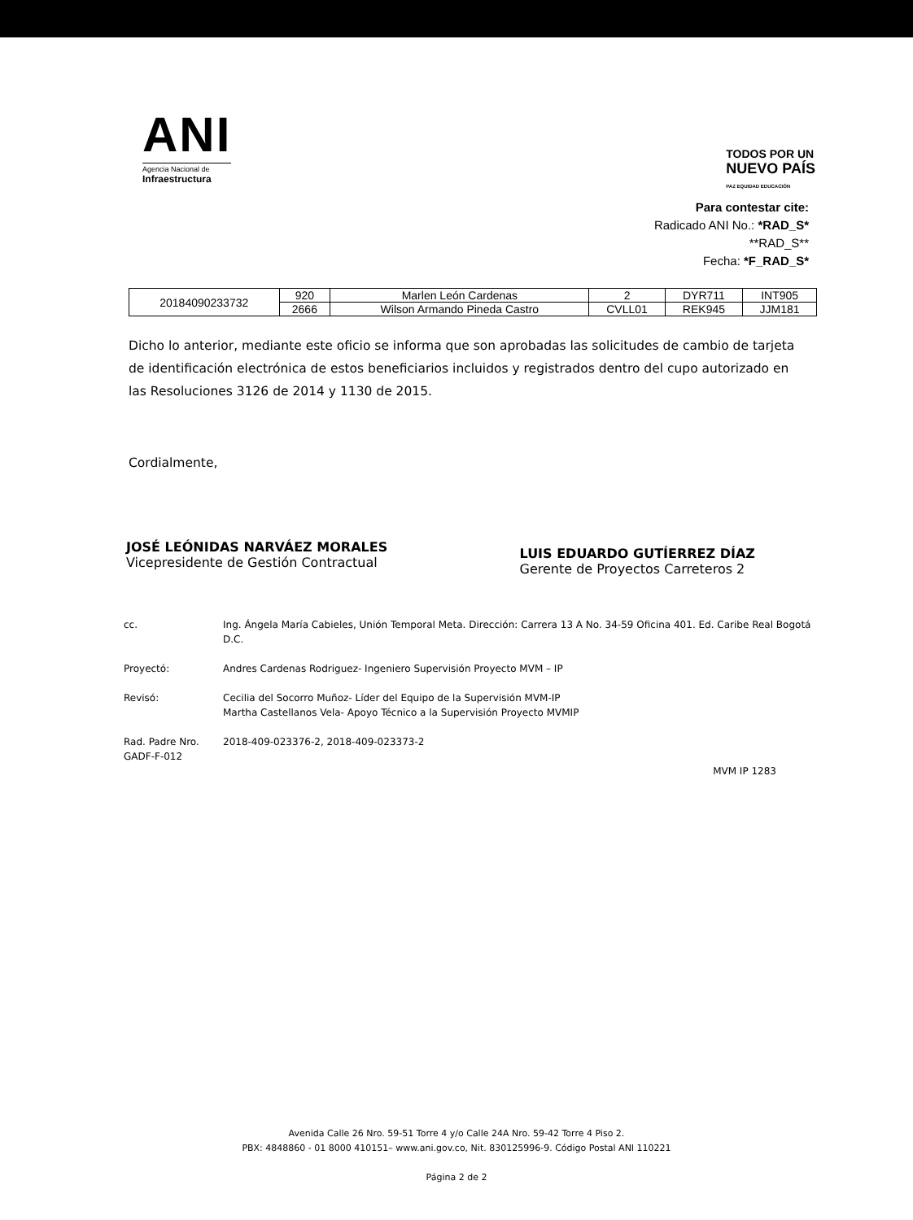ANI
Agencia Nacional de
Infraestructura
TODOS POR UN
NUEVO PAÍS
PAZ EQUIDAD EDUCACIÓN
Para contestar cite:
Radicado ANI No.: *RAD_S*
**RAD_S**
Fecha: *F_RAD_S*
| 20184090233732 | 920 | Marlen León Cardenas | 2 | DYR711 | INT905 |
| | 2666 | Wilson Armando Pineda Castro | CVLL01 | REK945 | JJM181 |
Dicho lo anterior, mediante este oficio se informa que son aprobadas las solicitudes de cambio de tarjeta de identificación electrónica de estos beneficiarios incluidos y registrados dentro del cupo autorizado en las Resoluciones 3126 de 2014 y 1130 de 2015.
Cordialmente,
JOSÉ LEÓNIDAS NARVÁEZ MORALES
Vicepresidente de Gestión Contractual
LUIS EDUARDO GUTÍERREZ DÍAZ
Gerente de Proyectos Carreteros 2
cc. Ing. Ángela María Cabieles, Unión Temporal Meta. Dirección: Carrera 13 A No. 34-59 Oficina 401. Ed. Caribe Real Bogotá D.C.
Proyectó: Andres Cardenas Rodriguez- Ingeniero Supervisión Proyecto MVM – IP
Revisó: Cecilia del Socorro Muñoz- Líder del Equipo de la Supervisión MVM-IP
Martha Castellanos Vela- Apoyo Técnico a la Supervisión Proyecto MVMIP
Rad. Padre Nro.
GADF-F-012
2018-409-023376-2, 2018-409-023373-2
MVM IP 1283
Avenida Calle 26 Nro. 59-51 Torre 4 y/o Calle 24A Nro. 59-42 Torre 4 Piso 2.
PBX: 4848860 - 01 8000 410151– www.ani.gov.co, Nit. 830125996-9. Código Postal ANI 110221
Página 2 de 2